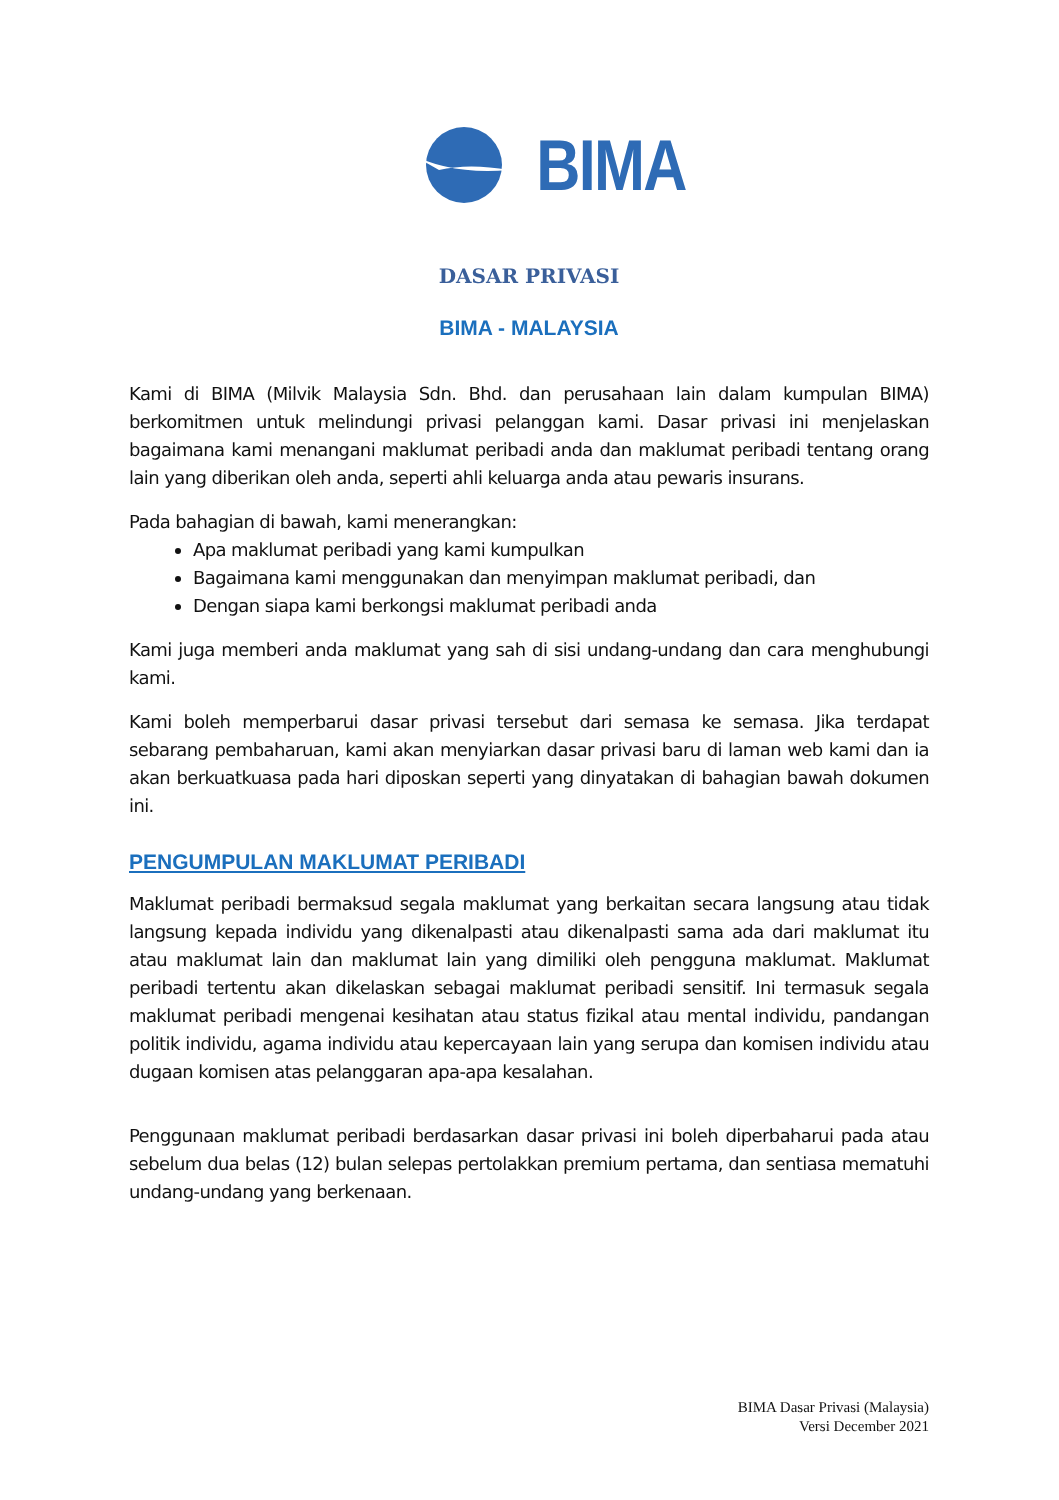BIMA
DASAR PRIVASI
BIMA - MALAYSIA
Kami di BIMA (Milvik Malaysia Sdn. Bhd. dan perusahaan lain dalam kumpulan BIMA) berkomitmen untuk melindungi privasi pelanggan kami. Dasar privasi ini menjelaskan bagaimana kami menangani maklumat peribadi anda dan maklumat peribadi tentang orang lain yang diberikan oleh anda, seperti ahli keluarga anda atau pewaris insurans.
Pada bahagian di bawah, kami menerangkan:
Apa maklumat peribadi yang kami kumpulkan
Bagaimana kami menggunakan dan menyimpan maklumat peribadi, dan
Dengan siapa kami berkongsi maklumat peribadi anda
Kami juga memberi anda maklumat yang sah di sisi undang-undang dan cara menghubungi kami.
Kami boleh memperbarui dasar privasi tersebut dari semasa ke semasa. Jika terdapat sebarang pembaharuan, kami akan menyiarkan dasar privasi baru di laman web kami dan ia akan berkuatkuasa pada hari diposkan seperti yang dinyatakan di bahagian bawah dokumen ini.
PENGUMPULAN MAKLUMAT PERIBADI
Maklumat peribadi bermaksud segala maklumat yang berkaitan secara langsung atau tidak langsung kepada individu yang dikenalpasti atau dikenalpasti sama ada dari maklumat itu atau maklumat lain dan maklumat lain yang dimiliki oleh pengguna maklumat. Maklumat peribadi tertentu akan dikelaskan sebagai maklumat peribadi sensitif. Ini termasuk segala maklumat peribadi mengenai kesihatan atau status fizikal atau mental individu, pandangan politik individu, agama individu atau kepercayaan lain yang serupa dan komisen individu atau dugaan komisen atas pelanggaran apa-apa kesalahan.
Penggunaan maklumat peribadi berdasarkan dasar privasi ini boleh diperbaharui pada atau sebelum dua belas (12) bulan selepas pertolakkan premium pertama, dan sentiasa mematuhi undang-undang yang berkenaan.
BIMA Dasar Privasi (Malaysia)
Versi December 2021